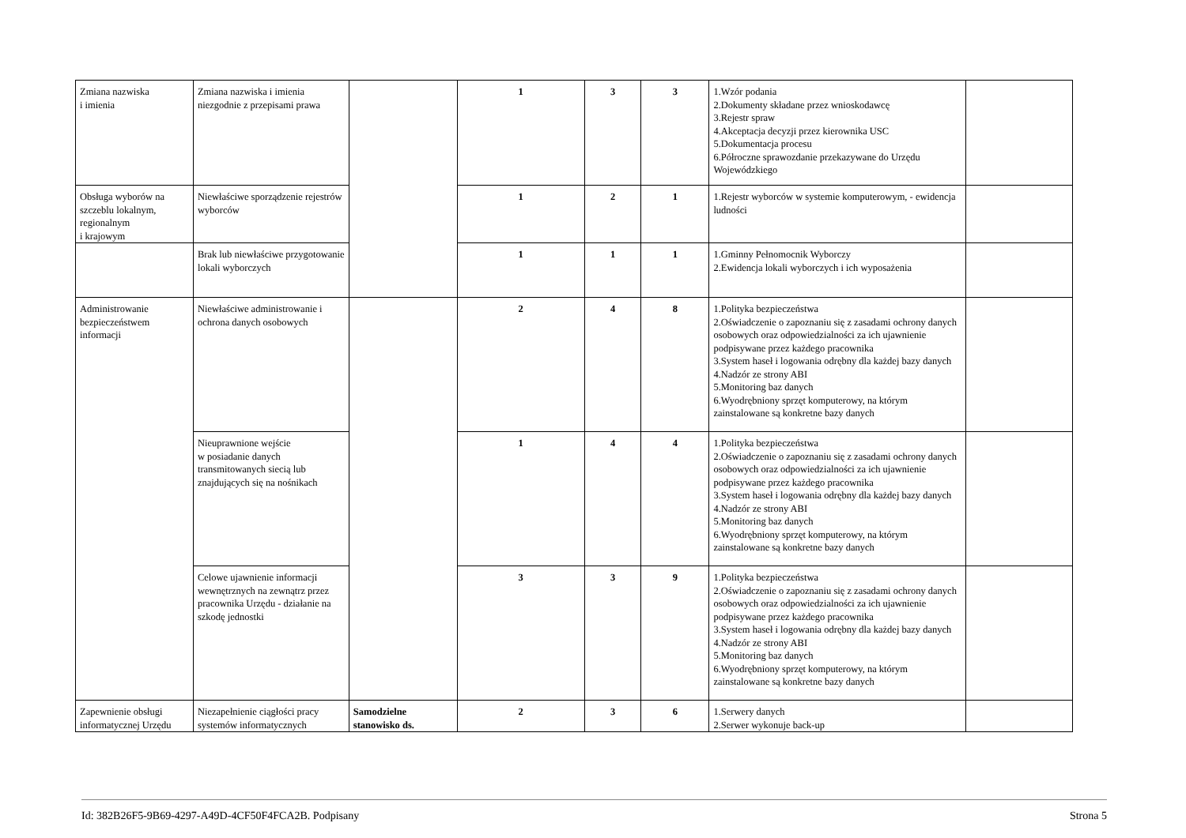| Zmiana nazwiska i imienia | Zmiana nazwiska i imienia niezgodnie z przepisami prawa | | 1 | 3 | 3 | 1.Wzór podania 2.Dokumenty składane przez wnioskodawcę 3.Rejestr spraw 4.Akceptacja decyzji przez kierownika USC 5.Dokumentacja procesu 6.Półroczne sprawozdanie przekazywane do Urzędu Wojewódzkiego | |
| Obsługa wyborów na szczeblu lokalnym, regionalnym i krajowym | Niewłaściwe sporządzenie rejestrów wyborców | | 1 | 2 | 1 | 1.Rejestr wyborców w systemie komputerowym, - ewidencja ludności | |
| | Brak lub niewłaściwe przygotowanie lokali wyborczych | | 1 | 1 | 1 | 1.Gminny Pełnomocnik Wyborczy 2.Ewidencja lokali wyborczych i ich wyposażenia | |
| Administrowanie bezpieczeństwem informacji | Niewłaściwe administrowanie i ochrona danych osobowych | | 2 | 4 | 8 | 1.Polityka bezpieczeństwa 2.Oświadczenie o zapoznaniu się z zasadami ochrony danych osobowych oraz odpowiedzialności za ich ujawnienie podpisywane przez każdego pracownika 3.System haseł i logowania odrębny dla każdej bazy danych 4.Nadzór ze strony ABI 5.Monitoring baz danych 6.Wyodrębniony sprzęt komputerowy, na którym zainstalowane są konkretne bazy danych | |
| | Nieuprawnione wejście w posiadanie danych transmitowanych siecią lub znajdujących się na nośnikach | | 1 | 4 | 4 | 1.Polityka bezpieczeństwa 2.Oświadczenie o zapoznaniu się z zasadami ochrony danych osobowych oraz odpowiedzialności za ich ujawnienie podpisywane przez każdego pracownika 3.System haseł i logowania odrębny dla każdej bazy danych 4.Nadzór ze strony ABI 5.Monitoring baz danych 6.Wyodrębniony sprzęt komputerowy, na którym zainstalowane są konkretne bazy danych | |
| | Celowe ujawnienie informacji wewnętrznych na zewnątrz przez pracownika Urzędu - działanie na szkodę jednostki | | 3 | 3 | 9 | 1.Polityka bezpieczeństwa 2.Oświadczenie o zapoznaniu się z zasadami ochrony danych osobowych oraz odpowiedzialności za ich ujawnienie podpisywane przez każdego pracownika 3.System haseł i logowania odrębny dla każdej bazy danych 4.Nadzór ze strony ABI 5.Monitoring baz danych 6.Wyodrębniony sprzęt komputerowy, na którym zainstalowane są konkretne bazy danych | |
| Zapewnienie obsługi informatycznej Urzędu | Niezapełnienie ciągłości pracy systemów informatycznych | Samodzielne stanowisko ds. | 2 | 3 | 6 | 1.Serwery danych 2.Serwer wykonuje back-up | |
Id: 382B26F5-9B69-4297-A49D-4CF50F4FCA2B. Podpisany Strona 5